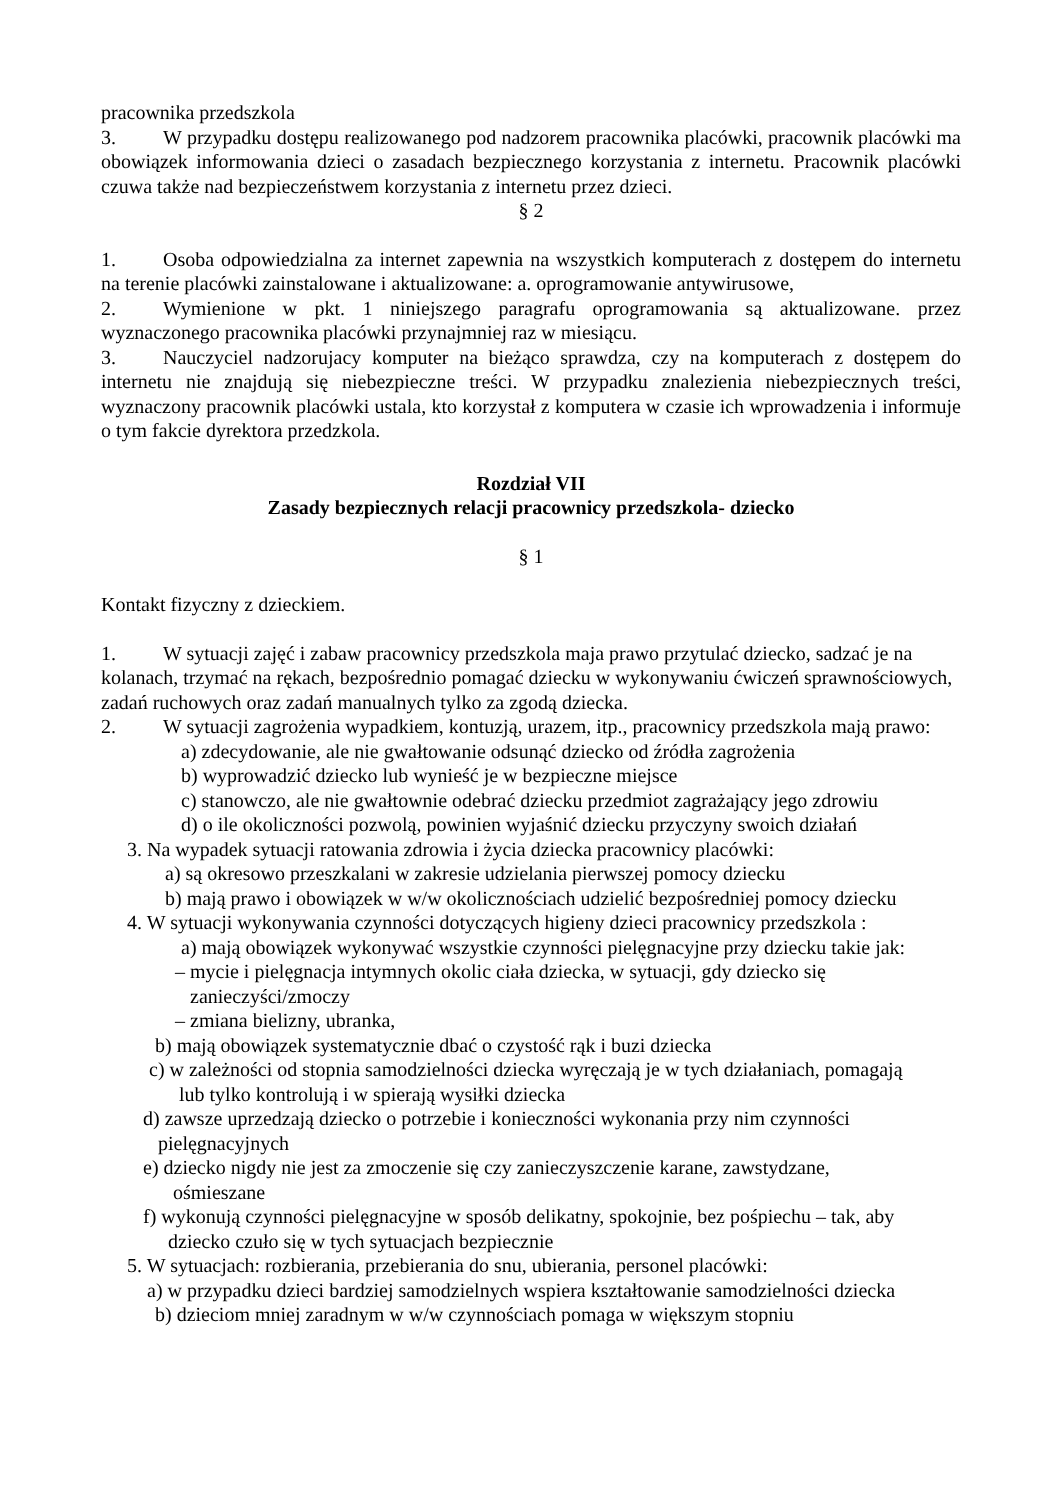pracownika przedszkola
3. W przypadku dostępu realizowanego pod nadzorem pracownika placówki, pracownik placówki ma obowiązek informowania dzieci o zasadach bezpiecznego korzystania z internetu. Pracownik placówki czuwa także nad bezpieczeństwem korzystania z internetu przez dzieci.
§ 2
1. Osoba odpowiedzialna za internet zapewnia na wszystkich komputerach z dostępem do internetu na terenie placówki zainstalowane i aktualizowane: a. oprogramowanie antywirusowe,
2. Wymienione w pkt. 1 niniejszego paragrafu oprogramowania są aktualizowane. przez wyznaczonego pracownika placówki przynajmniej raz w miesiącu.
3. Nauczyciel nadzorujacy komputer na bieżąco sprawdza, czy na komputerach z dostępem do internetu nie znajdują się niebezpieczne treści. W przypadku znalezienia niebezpiecznych treści, wyznaczony pracownik placówki ustala, kto korzystał z komputera w czasie ich wprowadzenia i informuje o tym fakcie dyrektora przedzkola.
Rozdział VII
Zasady bezpiecznych relacji pracownicy przedszkola- dziecko
§ 1
Kontakt fizyczny z dzieckiem.
1. W sytuacji zajęć i zabaw pracownicy przedszkola maja prawo przytulać dziecko, sadzać je na kolanach, trzymać na rękach, bezpośrednio pomagać dziecku w wykonywaniu ćwiczeń sprawnościowych, zadań ruchowych oraz zadań manualnych tylko za zgodą dziecka.
2. W sytuacji zagrożenia wypadkiem, kontuzją, urazem, itp., pracownicy przedszkola mają prawo:
a) zdecydowanie, ale nie gwałtowanie odsunąć dziecko od źródła zagrożenia
b) wyprowadzić dziecko lub wynieść je w bezpieczne miejsce
c) stanowczo, ale nie gwałtownie odebrać dziecku przedmiot zagrażający jego zdrowiu
d) o ile okoliczności pozwolą, powinien wyjaśnić dziecku przyczyny swoich działań
3. Na wypadek sytuacji ratowania zdrowia i życia dziecka pracownicy placówki:
a) są okresowo przeszkalani w zakresie udzielania pierwszej pomocy dziecku
b) mają prawo i obowiązek w w/w okolicznościach udzielić bezpośredniej pomocy dziecku
4. W sytuacji wykonywania czynności dotyczących higieny dzieci pracownicy przedszkola :
a) mają obowiązek wykonywać wszystkie czynności pielęgnacyjne przy dziecku takie jak:
– mycie i pielęgnacja intymnych okolic ciała dziecka, w sytuacji, gdy dziecko się
zanieczyści/zmoczy
– zmiana bielizny, ubranka,
b) mają obowiązek systematycznie dbać o czystość rąk i buzi dziecka
c) w zależności od stopnia samodzielności dziecka wyręczają je w tych działaniach, pomagają
lub tylko kontrolują i w spierają wysiłki dziecka
d) zawsze uprzedzają dziecko o potrzebie i konieczności wykonania przy nim czynności
pielęgnacyjnych
e) dziecko nigdy nie jest za zmoczenie się czy zanieczyszczenie karane, zawstydzane,
ośmieszane
f) wykonują czynności pielęgnacyjne w sposób delikatny, spokojnie, bez pośpiechu – tak, aby
dziecko czuło się w tych sytuacjach bezpiecznie
5. W sytuacjach: rozbierania, przebierania do snu, ubierania, personel placówki:
a) w przypadku dzieci bardziej samodzielnych wspiera kształtowanie samodzielności dziecka
b) dzieciom mniej zaradnym w w/w czynnościach pomaga w większym stopniu